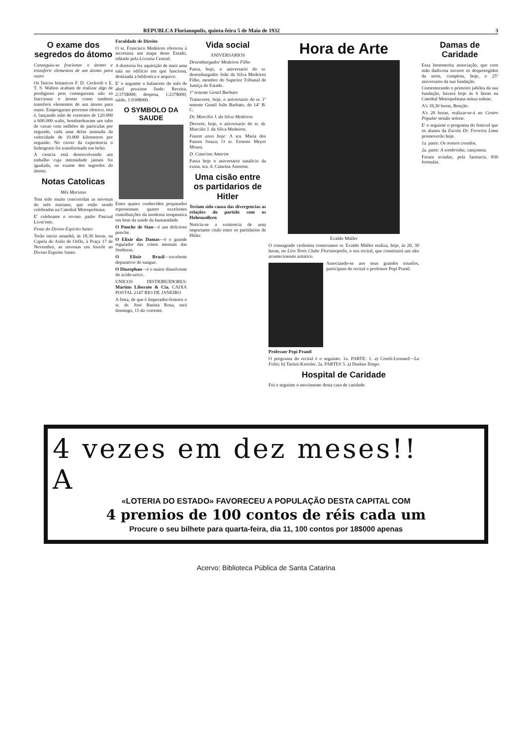REPUBLCA Florianopolis, quinta-feira 5 de Maio de 1932 3
O exame dos segredos do átomo
Conseguiu-se fracionar o átomo e transferir elementos de um átomo para outro
Os fisicos britanicos F. D. Cockroft e E. T. S. Walton acabam de realizar algo de prodigioso pois conseguiram não só fraccionar o átomo como tambem transferir elementos de um átomo para outro. Empregaram processo eletrico, isto é, lançando mão de correntes de 120.000 a 600.000 walts, bombardearam um tubo de vacuo com milhões de particulas por segundo, cada uma delas animada da velocidade de 10.000 kilometros por segundo. No correr da experiencia o hidrogenio foi transformado em helio.
A ciencia está desenvolvendo um trabalho cuja intensidade jamais foi igualada, no exame dos segredos do átomo.
Notas Catolicas
Mês Mariano
Tem sido muito concorridas as novenas do mês mariano, que estão sendo celebradas na Catedral Metropolitana.
E' celebrante o revmo. padre Pascoal Livre'otto.
Festa do Divino Espirito Santo
Terão inicio amanhã, ás 18,30 horas, na Capela do Asilo de Orfãs, à Praça 17 de Novembro, as novenas em louvôr ao Divino Espirito Santo.
Faculdade de Direito
O sr. Francisco Medeiros ofereceu á secretaria um mapa deste Estado, editado pela Livraria Central.
A diretoria fez aquisição de mais uma sala no edificio em que funciona, destinada á bibliotéca e arquivo.
E' o seguinte o balancete do mês de abril proximo findo: Receita, 2:375$000; despesa, 1:237$000; saldo, 1:038$000.
O SYMBOLO DA SAUDE
Estes quatro conhecidos preparados representam quatro excelentes contribuições da moderna terapeutica em bem da saúde da humanidade.
O Ponche de Sian—é um delicioso ponche.
O Elixir das Damas—é o grande regulador das crises mensais das Senhoras.
O Elixir Brasil—excelente depurativo do sangue.
O Diurephan—é o maior dissolvente do acido-urico.
UNICOS DISTRIBUIDORES: Martins Liberato & Cia. CAIXA POSTAL 2147 RIO DE JANEIRO
A festa, de que é Imperador-festeiro o sr. dr. José Batista Rosa, será domingo, 15 do corrente.
Vida social
ANIVERSARIOS
Desembargador Medeiros Filho
Passa, hoje, o aniversario do sr. desembargador João da Silva Medeiros Filho, membro do Superior Tribunal de Justiça do Estado.
1º tenente Gentil Barbato
Transcorre, hoje, o aniversario do sr. 1º tenente Gentil João Barbato, do 14º B. C.
Dr. Marcilio J. da Silva Medeiros
Decorre, hoje, o aniversario do sr. dr. Marcilio J. da Silva Medeiros.
Fazem anos hoje: A sra. Maria dos Passos Souza; O sr. Ernesto Meyer Moura.
D. Catarina Amorim
Passa hoje o aniversario natalicio da exma. sra. d. Catarina Amorim.
Uma cisão entre os partidarios de Hitler
Teriam sido causa das divergencias as relações do partido com os Hohenzollern
Noticia-se a existencia de uma importante cisão entre os partidarios de Hitler.
Hora de Arte
Evaldo Müller
O consagrado violinista conterraneo sr. Evaldo Müller realiza, hoje, ás 20, 30 horas, no Lira Tenis Clube Florianopolis, o seu recital, que constituirá um alto acontecimento artistico.
Associando-se aos seus grandes triunfos, participam do recital o professor Pepi Prantl.
Professor Pepi Prantl
O programa do recital é o seguinte: 1a. PARTE: 1. a) Coreli-Leonard—La Folia; b) Tartini-Kreisler. 2a. PARTES 5. a) Duskin-Tango.
Hospital de Caridade
Foi o seguinte o movimento desta casa de caridade.
Damas de Caridade
Essa benemerita associação, que com mão dadivosa socorre os desprotegidos da sorte, completa, hoje, o 25º aniversario da sua fundação.
Comemorando o primeiro jubileu da sua fundação, haverá hoje ás 6 horas na Catedral Metropolitana missa solene.
A's 18,30 horas, Benção.
A's 20 horas, realizar-se-á no Centro Popular sessão solene.
E' o seguinte o programa do festival que os alunos da Escola Dr. Ferreira Lima promoverão hoje.
1a. parte: Os nossos creados.
2a. parte: A sombrinha, cançoneta.
Foram aviadas, pela farmacia, 830 formulas.
4 vezes em dez meses!!
A
«LOTERIA DO ESTADO» FAVORECEU A POPULAÇÃO DESTA CAPITAL COM
4 premios de 100 contos de réis cada um
Procure o seu bilhete para quarta-feira, dia 11, 100 contos por 18$000 apenas
Acervo: Biblioteca Pública de Santa Catarina